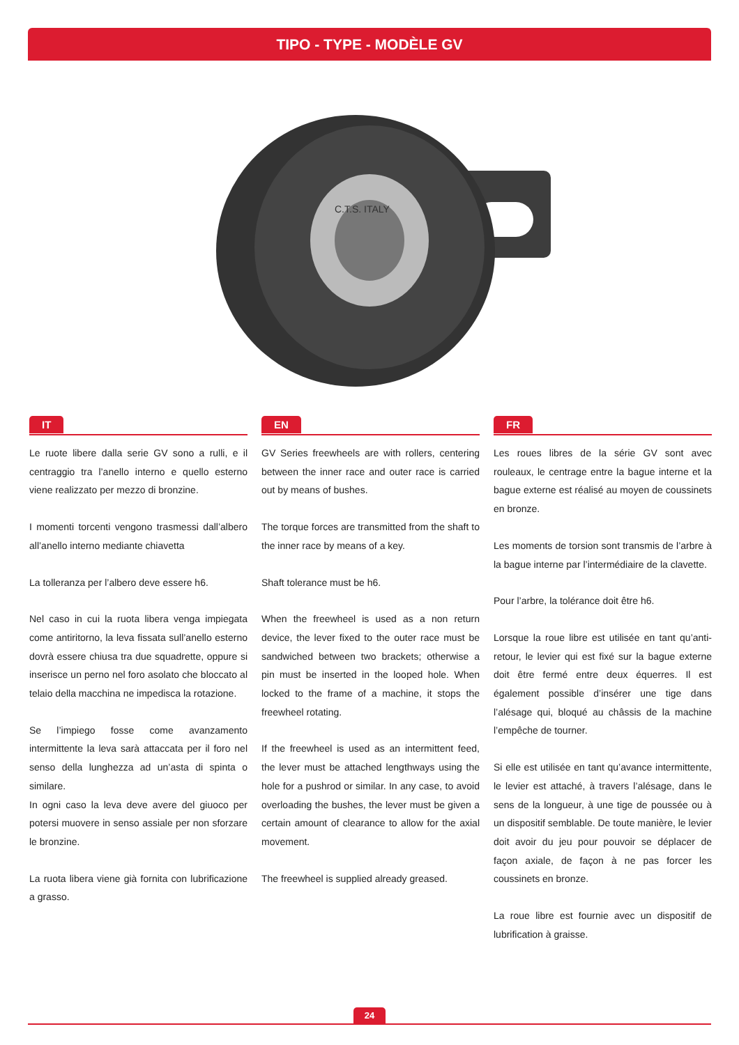TIPO - TYPE - MODÈLE GV
C.T.S. ITALY
IT
Le ruote libere dalla serie GV sono a rulli, e il centraggio tra l’anello interno e quello esterno viene realizzato per mezzo di bronzine.
I momenti torcenti vengono trasmessi dall’albero all’anello interno mediante chiavetta
La tolleranza per l’albero deve essere h6.
Nel caso in cui la ruota libera venga impiegata come antiritorno, la leva fissata sull’anello esterno dovrà essere chiusa tra due squadrette, oppure si inserisce un perno nel foro asolato che bloccato al telaio della macchina ne impedisca la rotazione.
Se l’impiego fosse come avanzamento intermittente la leva sarà attaccata per il foro nel senso della lunghezza ad un’asta di spinta o similare.
In ogni caso la leva deve avere del giuoco per potersi muovere in senso assiale per non sforzare le bronzine.
La ruota libera viene già fornita con lubrificazione a grasso.
EN
GV Series freewheels are with rollers, centering between the inner race and outer race is carried out by means of bushes.
The torque forces are transmitted from the shaft to the inner race by means of a key.
Shaft tolerance must be h6.
When the freewheel is used as a non return device, the lever fixed to the outer race must be sandwiched between two brackets; otherwise a pin must be inserted in the looped hole. When locked to the frame of a machine, it stops the freewheel rotating.
If the freewheel is used as an intermittent feed, the lever must be attached lengthways using the hole for a pushrod or similar. In any case, to avoid overloading the bushes, the lever must be given a certain amount of clearance to allow for the axial movement.
The freewheel is supplied already greased.
FR
Les roues libres de la série GV sont avec rouleaux, le centrage entre la bague interne et la bague externe est réalisé au moyen de coussinets en bronze.
Les moments de torsion sont transmis de l’arbre à la bague interne par l’intermédiaire de la clavette.
Pour l’arbre, la tolérance doit être h6.
Lorsque la roue libre est utilisée en tant qu’anti-retour, le levier qui est fixé sur la bague externe doit être fermé entre deux équerres. Il est également possible d’insérer une tige dans l’alésage qui, bloqué au châssis de la machine l’empêche de tourner.
Si elle est utilisée en tant qu’avance intermittente, le levier est attaché, à travers l’alésage, dans le sens de la longueur, à une tige de poussée ou à un dispositif semblable. De toute manière, le levier doit avoir du jeu pour pouvoir se déplacer de façon axiale, de façon à ne pas forcer les coussinets en bronze.
La roue libre est fournie avec un dispositif de lubrification à graisse.
24